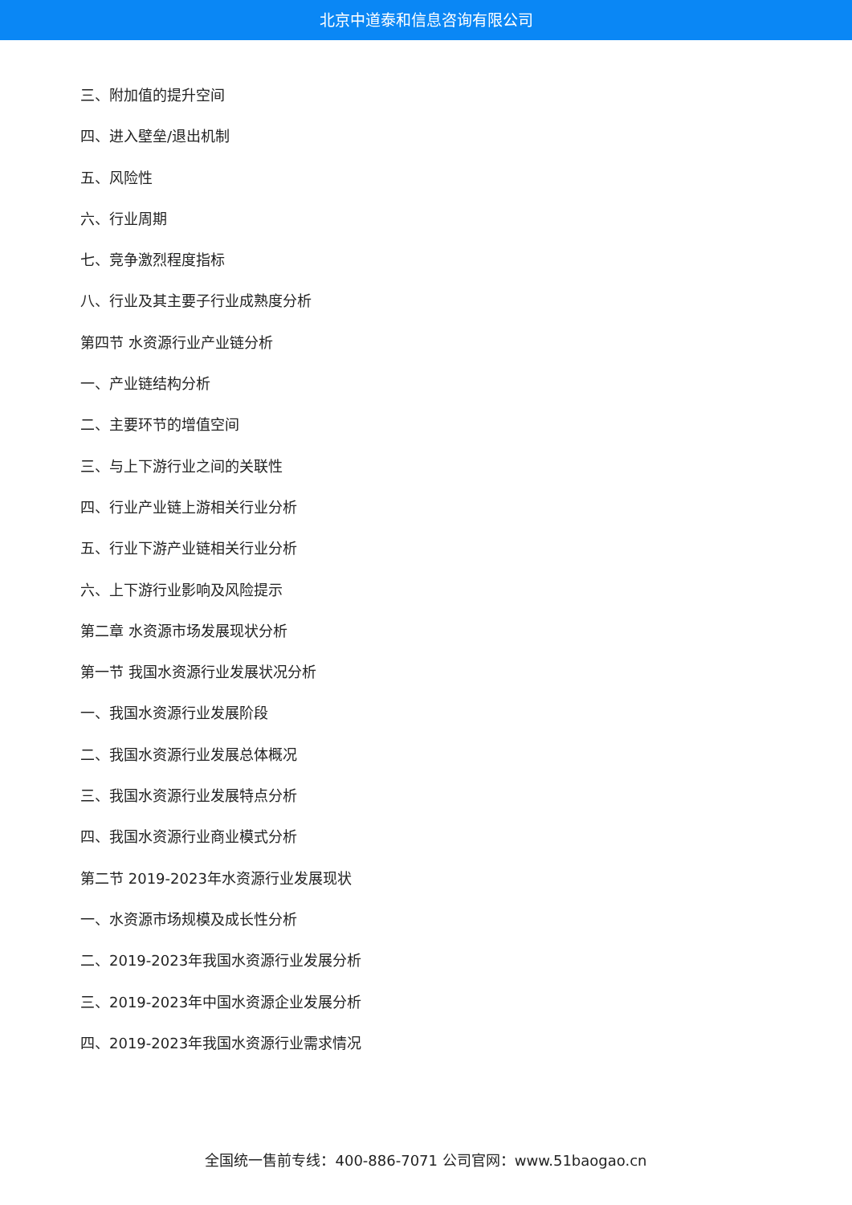北京中道泰和信息咨询有限公司
三、附加值的提升空间
四、进入壁垒/退出机制
五、风险性
六、行业周期
七、竞争激烈程度指标
八、行业及其主要子行业成熟度分析
第四节 水资源行业产业链分析
一、产业链结构分析
二、主要环节的增值空间
三、与上下游行业之间的关联性
四、行业产业链上游相关行业分析
五、行业下游产业链相关行业分析
六、上下游行业影响及风险提示
第二章 水资源市场发展现状分析
第一节 我国水资源行业发展状况分析
一、我国水资源行业发展阶段
二、我国水资源行业发展总体概况
三、我国水资源行业发展特点分析
四、我国水资源行业商业模式分析
第二节 2019-2023年水资源行业发展现状
一、水资源市场规模及成长性分析
二、2019-2023年我国水资源行业发展分析
三、2019-2023年中国水资源企业发展分析
四、2019-2023年我国水资源行业需求情况
全国统一售前专线：400-886-7071 公司官网：www.51baogao.cn